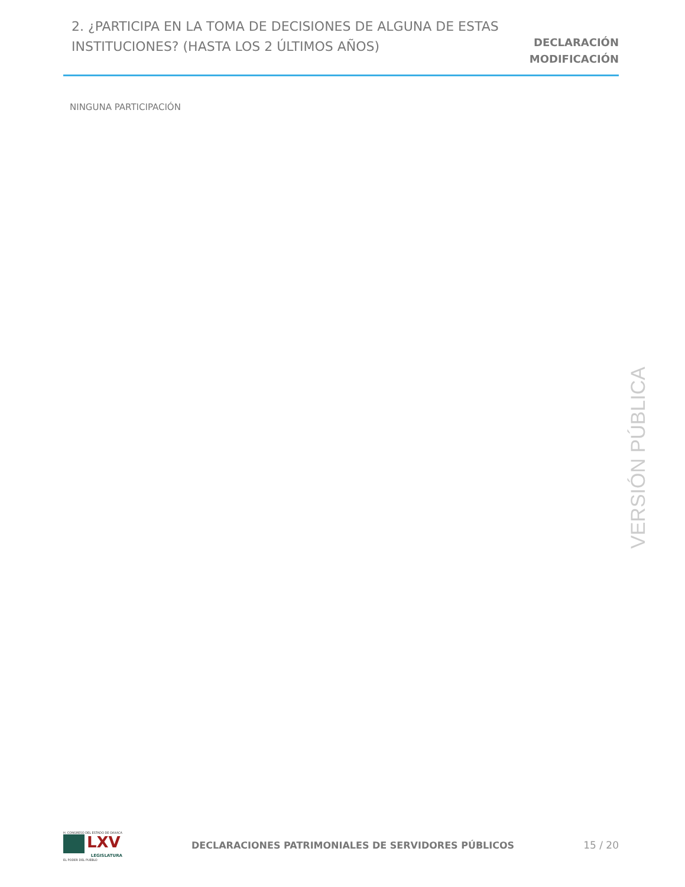2. ¿PARTICIPA EN LA TOMA DE DECISIONES DE ALGUNA DE ESTAS INSTITUCIONES? (HASTA LOS 2 ÚLTIMOS AÑOS)
DECLARACIÓN
MODIFICACIÓN
NINGUNA PARTICIPACIÓN
VERSIÓN PÚBLICA
H. CONGRESO DEL ESTADO DE OAXACA
LXV
LEGISLATURA
EL PODER DEL PUEBLO
DECLARACIONES PATRIMONIALES DE SERVIDORES PÚBLICOS
15 / 20